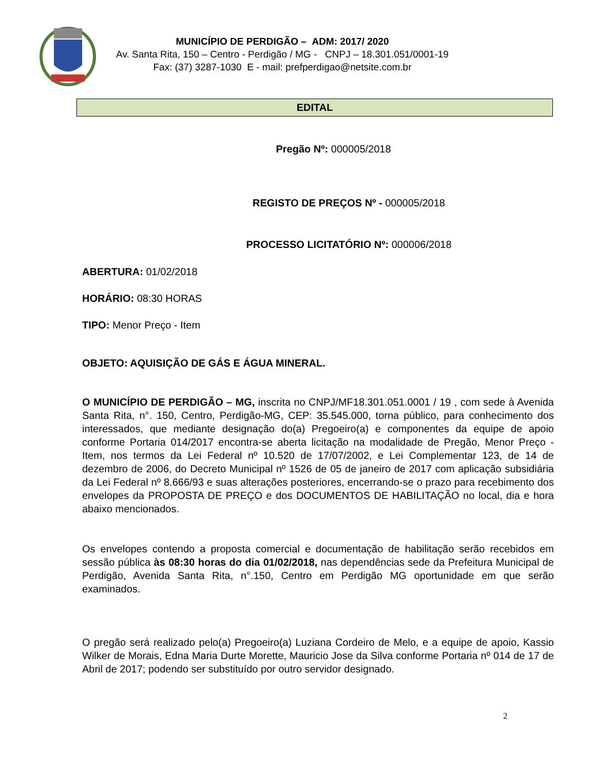MUNICÍPIO DE PERDIGÃO – ADM: 2017/ 2020
Av. Santa Rita, 150 – Centro - Perdigão / MG - CNPJ – 18.301.051/0001-19
Fax: (37) 3287-1030 E - mail: prefperdigao@netsite.com.br
EDITAL
Pregão Nº: 000005/2018
REGISTO DE PREÇOS Nº - 000005/2018
PROCESSO LICITATÓRIO Nº: 000006/2018
ABERTURA: 01/02/2018
HORÁRIO: 08:30 HORAS
TIPO: Menor Preço - Item
OBJETO: AQUISIÇÃO DE GÁS E ÁGUA MINERAL.
O MUNICÍPIO DE PERDIGÃO – MG, inscrita no CNPJ/MF18.301.051.0001 / 19 , com sede à Avenida Santa Rita, n°. 150, Centro, Perdigão-MG, CEP: 35.545.000, torna público, para conhecimento dos interessados, que mediante designação do(a) Pregoeiro(a) e componentes da equipe de apoio conforme Portaria 014/2017 encontra-se aberta licitação na modalidade de Pregão, Menor Preço - Item, nos termos da Lei Federal nº 10.520 de 17/07/2002, e Lei Complementar 123, de 14 de dezembro de 2006, do Decreto Municipal nº 1526 de 05 de janeiro de 2017 com aplicação subsidiária da Lei Federal nº 8.666/93 e suas alterações posteriores, encerrando-se o prazo para recebimento dos envelopes da PROPOSTA DE PREÇO e dos DOCUMENTOS DE HABILITAÇÃO no local, dia e hora abaixo mencionados.
Os envelopes contendo a proposta comercial e documentação de habilitação serão recebidos em sessão pública às 08:30 horas do dia 01/02/2018, nas dependências sede da Prefeitura Municipal de Perdigão, Avenida Santa Rita, n°.150, Centro em Perdigão MG oportunidade em que serão examinados.
O pregão será realizado pelo(a) Pregoeiro(a) Luziana Cordeiro de Melo, e a equipe de apoio, Kassio Wilker de Morais, Edna Maria Durte Morette, Mauricio Jose da Silva conforme Portaria nº 014 de 17 de Abril de 2017; podendo ser substituído por outro servidor designado.
2